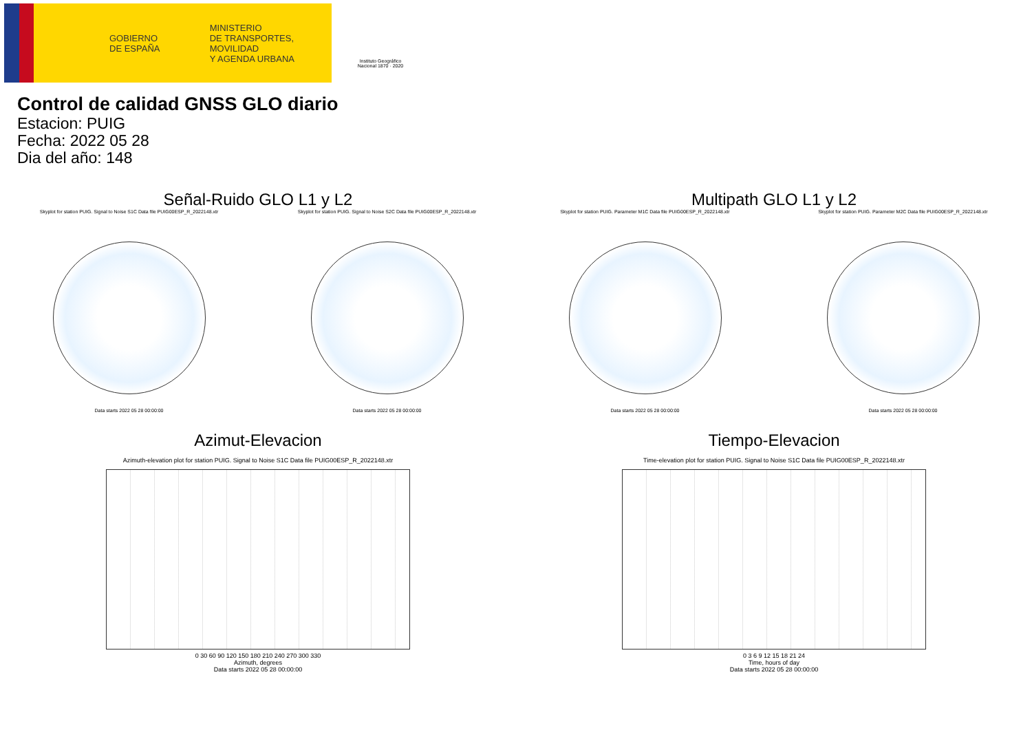GOBIERNO
DE ESPAÑA
MINISTERIO
DE TRANSPORTES, MOVILIDAD
Y AGENDA URBANA
Instituto Geográfico
Nacional 1870 · 2020
Control de calidad GNSS GLO diario
Estacion: PUIG
Fecha: 2022 05 28
Dia del año: 148
Señal-Ruido GLO L1 y L2 Multipath GLO L1 y L2
Skyplot for station PUIG. Signal to Noise S1C Data file PUIG00ESP_R_2022148.xtr
Data starts 2022 05 28 00:00:00
Skyplot for station PUIG. Signal to Noise S2C Data file PUIG00ESP_R_2022148.xtr
Data starts 2022 05 28 00:00:00
Skyplot for station PUIG. Parameter M1C Data file PUIG00ESP_R_2022148.xtr
Data starts 2022 05 28 00:00:00
Skyplot for station PUIG. Parameter M2C Data file PUIG00ESP_R_2022148.xtr
Data starts 2022 05 28 00:00:00
Azimut-Elevacion Tiempo-Elevacion
Azimuth-elevation plot for station PUIG. Signal to Noise S1C Data file PUIG00ESP_R_2022148.xtr
0 30 60 90 120 150 180 210 240 270 300 330
Azimuth, degrees
Data starts 2022 05 28 00:00:00
Time-elevation plot for station PUIG. Signal to Noise S1C Data file PUIG00ESP_R_2022148.xtr
0 3 6 9 12 15 18 21 24
Time, hours of day
Data starts 2022 05 28 00:00:00